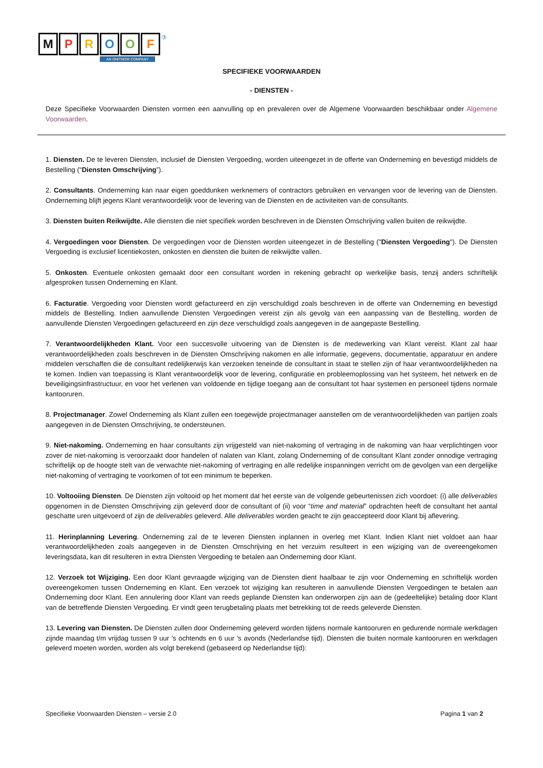MPROOF ③
AN ONITNOW COMPANY
SPECIFIEKE VOORWAARDEN
- DIENSTEN -
Deze Specifieke Voorwaarden Diensten vormen een aanvulling op en prevaleren over de Algemene Voorwaarden beschikbaar onder Algemene Voorwaarden.
1. Diensten. De te leveren Diensten, inclusief de Diensten Vergoeding, worden uiteengezet in de offerte van Onderneming en bevestigd middels de Bestelling (“Diensten Omschrijving”).
2. Consultants. Onderneming kan naar eigen goeddunken werknemers of contractors gebruiken en vervangen voor de levering van de Diensten. Onderneming blijft jegens Klant verantwoordelijk voor de levering van de Diensten en de activiteiten van de consultants.
3. Diensten buiten Reikwijdte. Alle diensten die niet specifiek worden beschreven in de Diensten Omschrijving vallen buiten de reikwijdte.
4. Vergoedingen voor Diensten. De vergoedingen voor de Diensten worden uiteengezet in de Bestelling ("Diensten Vergoeding"). De Diensten Vergoeding is exclusief licentiekosten, onkosten en diensten die buiten de reikwijdte vallen.
5. Onkosten. Eventuele onkosten gemaakt door een consultant worden in rekening gebracht op werkelijke basis, tenzij anders schriftelijk afgesproken tussen Onderneming en Klant.
6. Facturatie. Vergoeding voor Diensten wordt gefactureerd en zijn verschuldigd zoals beschreven in de offerte van Onderneming en bevestigd middels de Bestelling. Indien aanvullende Diensten Vergoedingen vereist zijn als gevolg van een aanpassing van de Bestelling, worden de aanvullende Diensten Vergoedingen gefactureerd en zijn deze verschuldigd zoals aangegeven in de aangepaste Bestelling.
7. Verantwoordelijkheden Klant. Voor een succesvolle uitvoering van de Diensten is de medewerking van Klant vereist. Klant zal haar verantwoordelijkheden zoals beschreven in de Diensten Omschrijving nakomen en alle informatie, gegevens, documentatie, apparatuur en andere middelen verschaffen die de consultant redelijkerwijs kan verzoeken teneinde de consultant in staat te stellen zijn of haar verantwoordelijkheden na te komen. Indien van toepassing is Klant verantwoordelijk voor de levering, configuratie en probleemoplossing van het systeem, het netwerk en de beveiligingsinfrastructuur, en voor het verlenen van voldoende en tijdige toegang aan de consultant tot haar systemen en personeel tijdens normale kantooruren.
8. Projectmanager. Zowel Onderneming als Klant zullen een toegewijde projectmanager aanstellen om de verantwoordelijkheden van partijen zoals aangegeven in de Diensten Omschrijving, te ondersteunen.
9. Niet-nakoming. Onderneming en haar consultants zijn vrijgesteld van niet-nakoming of vertraging in de nakoming van haar verplichtingen voor zover de niet-nakoming is veroorzaakt door handelen of nalaten van Klant, zolang Onderneming of de consultant Klant zonder onnodige vertraging schriftelijk op de hoogte stelt van de verwachte niet-nakoming of vertraging en alle redelijke inspanningen verricht om de gevolgen van een dergelijke niet-nakoming of vertraging te voorkomen of tot een minimum te beperken.
10. Voltooiing Diensten. De Diensten zijn voltooid op het moment dat het eerste van de volgende gebeurtenissen zich voordoet: (i) alle deliverables opgenomen in de Diensten Omschrijving zijn geleverd door de consultant of (ii) voor “time and material” opdrachten heeft de consultant het aantal geschatte uren uitgevoerd of zijn de deliverables geleverd. Alle deliverables worden geacht te zijn geaccepteerd door Klant bij aflevering.
11. Herinplanning Levering. Onderneming zal de te leveren Diensten inplannen in overleg met Klant. Indien Klant niet voldoet aan haar verantwoordelijkheden zoals aangegeven in de Diensten Omschrijving en het verzuim resulteert in een wijziging van de overeengekomen leveringsdata, kan dit resulteren in extra Diensten Vergoeding te betalen aan Onderneming door Klant.
12. Verzoek tot Wijziging. Een door Klant gevraagde wijziging van de Diensten dient haalbaar te zijn voor Onderneming en schriftelijk worden overeengekomen tussen Onderneming en Klant. Een verzoek tot wijziging kan resulteren in aanvullende Diensten Vergoedingen te betalen aan Onderneming door Klant. Een annulering door Klant van reeds geplande Diensten kan onderworpen zijn aan de (gedeeltelijke) betaling door Klant van de betreffende Diensten Vergoeding. Er vindt geen terugbetaling plaats met betrekking tot de reeds geleverde Diensten.
13. Levering van Diensten. De Diensten zullen door Onderneming geleverd worden tijdens normale kantooruren en gedurende normale werkdagen zijnde maandag t/m vrijdag tussen 9 uur ’s ochtends en 6 uur ’s avonds (Nederlandse tijd). Diensten die buiten normale kantooruren en werkdagen geleverd moeten worden, worden als volgt berekend (gebaseerd op Nederlandse tijd):
Specifieke Voorwaarden Diensten – versie 2.0 Pagina 1 van 2